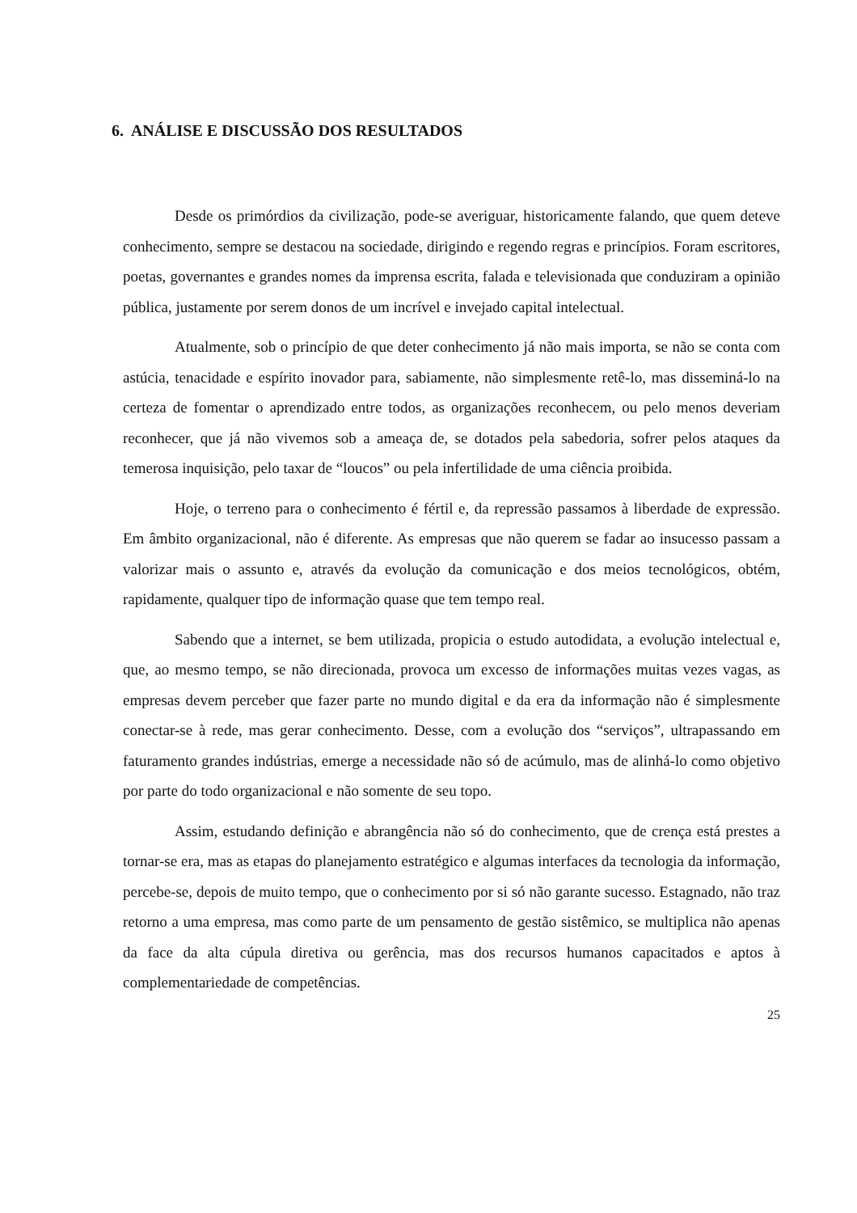6. ANÁLISE E DISCUSSÃO DOS RESULTADOS
Desde os primórdios da civilização, pode-se averiguar, historicamente falando, que quem deteve conhecimento, sempre se destacou na sociedade, dirigindo e regendo regras e princípios. Foram escritores, poetas, governantes e grandes nomes da imprensa escrita, falada e televisionada que conduziram a opinião pública, justamente por serem donos de um incrível e invejado capital intelectual.
Atualmente, sob o princípio de que deter conhecimento já não mais importa, se não se conta com astúcia, tenacidade e espírito inovador para, sabiamente, não simplesmente retê-lo, mas disseminá-lo na certeza de fomentar o aprendizado entre todos, as organizações reconhecem, ou pelo menos deveriam reconhecer, que já não vivemos sob a ameaça de, se dotados pela sabedoria, sofrer pelos ataques da temerosa inquisição, pelo taxar de “loucos” ou pela infertilidade de uma ciência proibida.
Hoje, o terreno para o conhecimento é fértil e, da repressão passamos à liberdade de expressão. Em âmbito organizacional, não é diferente. As empresas que não querem se fadar ao insucesso passam a valorizar mais o assunto e, através da evolução da comunicação e dos meios tecnológicos, obtém, rapidamente, qualquer tipo de informação quase que tem tempo real.
Sabendo que a internet, se bem utilizada, propicia o estudo autodidata, a evolução intelectual e, que, ao mesmo tempo, se não direcionada, provoca um excesso de informações muitas vezes vagas, as empresas devem perceber que fazer parte no mundo digital e da era da informação não é simplesmente conectar-se à rede, mas gerar conhecimento. Desse, com a evolução dos “serviços”, ultrapassando em faturamento grandes indústrias, emerge a necessidade não só de acúmulo, mas de alinhá-lo como objetivo por parte do todo organizacional e não somente de seu topo.
Assim, estudando definição e abrangência não só do conhecimento, que de crença está prestes a tornar-se era, mas as etapas do planejamento estratégico e algumas interfaces da tecnologia da informação, percebe-se, depois de muito tempo, que o conhecimento por si só não garante sucesso. Estagnado, não traz retorno a uma empresa, mas como parte de um pensamento de gestão sistêmico, se multiplica não apenas da face da alta cúpula diretiva ou gerência, mas dos recursos humanos capacitados e aptos à complementariedade de competências.
25